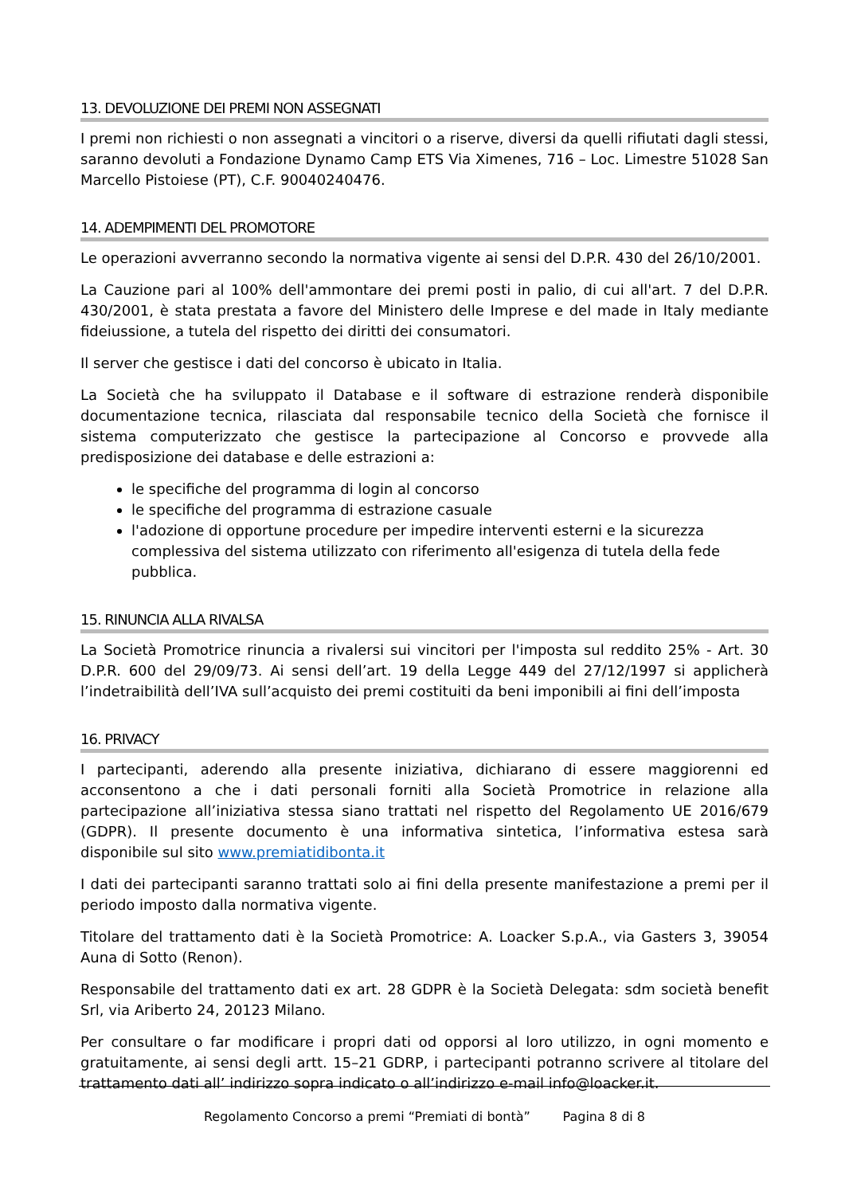13. DEVOLUZIONE DEI PREMI NON ASSEGNATI
I premi non richiesti o non assegnati a vincitori o a riserve, diversi da quelli rifiutati dagli stessi, saranno devoluti a Fondazione Dynamo Camp ETS Via Ximenes, 716 – Loc. Limestre 51028 San Marcello Pistoiese (PT), C.F. 90040240476.
14. ADEMPIMENTI DEL PROMOTORE
Le operazioni avverranno secondo la normativa vigente ai sensi del D.P.R. 430 del 26/10/2001.
La Cauzione pari al 100% dell'ammontare dei premi posti in palio, di cui all'art. 7 del D.P.R. 430/2001, è stata prestata a favore del Ministero delle Imprese e del made in Italy mediante fideiussione, a tutela del rispetto dei diritti dei consumatori.
Il server che gestisce i dati del concorso è ubicato in Italia.
La Società che ha sviluppato il Database e il software di estrazione renderà disponibile documentazione tecnica, rilasciata dal responsabile tecnico della Società che fornisce il sistema computerizzato che gestisce la partecipazione al Concorso e provvede alla predisposizione dei database e delle estrazioni a:
le specifiche del programma di login al concorso
le specifiche del programma di estrazione casuale
l'adozione di opportune procedure per impedire interventi esterni e la sicurezza complessiva del sistema utilizzato con riferimento all'esigenza di tutela della fede pubblica.
15. RINUNCIA ALLA RIVALSA
La Società Promotrice rinuncia a rivalersi sui vincitori per l'imposta sul reddito 25% - Art. 30 D.P.R. 600 del 29/09/73. Ai sensi dell’art. 19 della Legge 449 del 27/12/1997 si applicherà l’indetraibilità dell’IVA sull’acquisto dei premi costituiti da beni imponibili ai fini dell’imposta
16. PRIVACY
I partecipanti, aderendo alla presente iniziativa, dichiarano di essere maggiorenni ed acconsentono a che i dati personali forniti alla Società Promotrice in relazione alla partecipazione all’iniziativa stessa siano trattati nel rispetto del Regolamento UE 2016/679 (GDPR). Il presente documento è una informativa sintetica, l’informativa estesa sarà disponibile sul sito www.premiatidibonta.it
I dati dei partecipanti saranno trattati solo ai fini della presente manifestazione a premi per il periodo imposto dalla normativa vigente.
Titolare del trattamento dati è la Società Promotrice: A. Loacker S.p.A., via Gasters 3, 39054 Auna di Sotto (Renon).
Responsabile del trattamento dati ex art. 28 GDPR è la Società Delegata: sdm società benefit Srl, via Ariberto 24, 20123 Milano.
Per consultare o far modificare i propri dati od opporsi al loro utilizzo, in ogni momento e gratuitamente, ai sensi degli artt. 15–21 GDRP, i partecipanti potranno scrivere al titolare del trattamento dati all’ indirizzo sopra indicato o all’indirizzo e-mail info@loacker.it.
Regolamento Concorso a premi “Premiati di bontà” Pagina 8 di 8